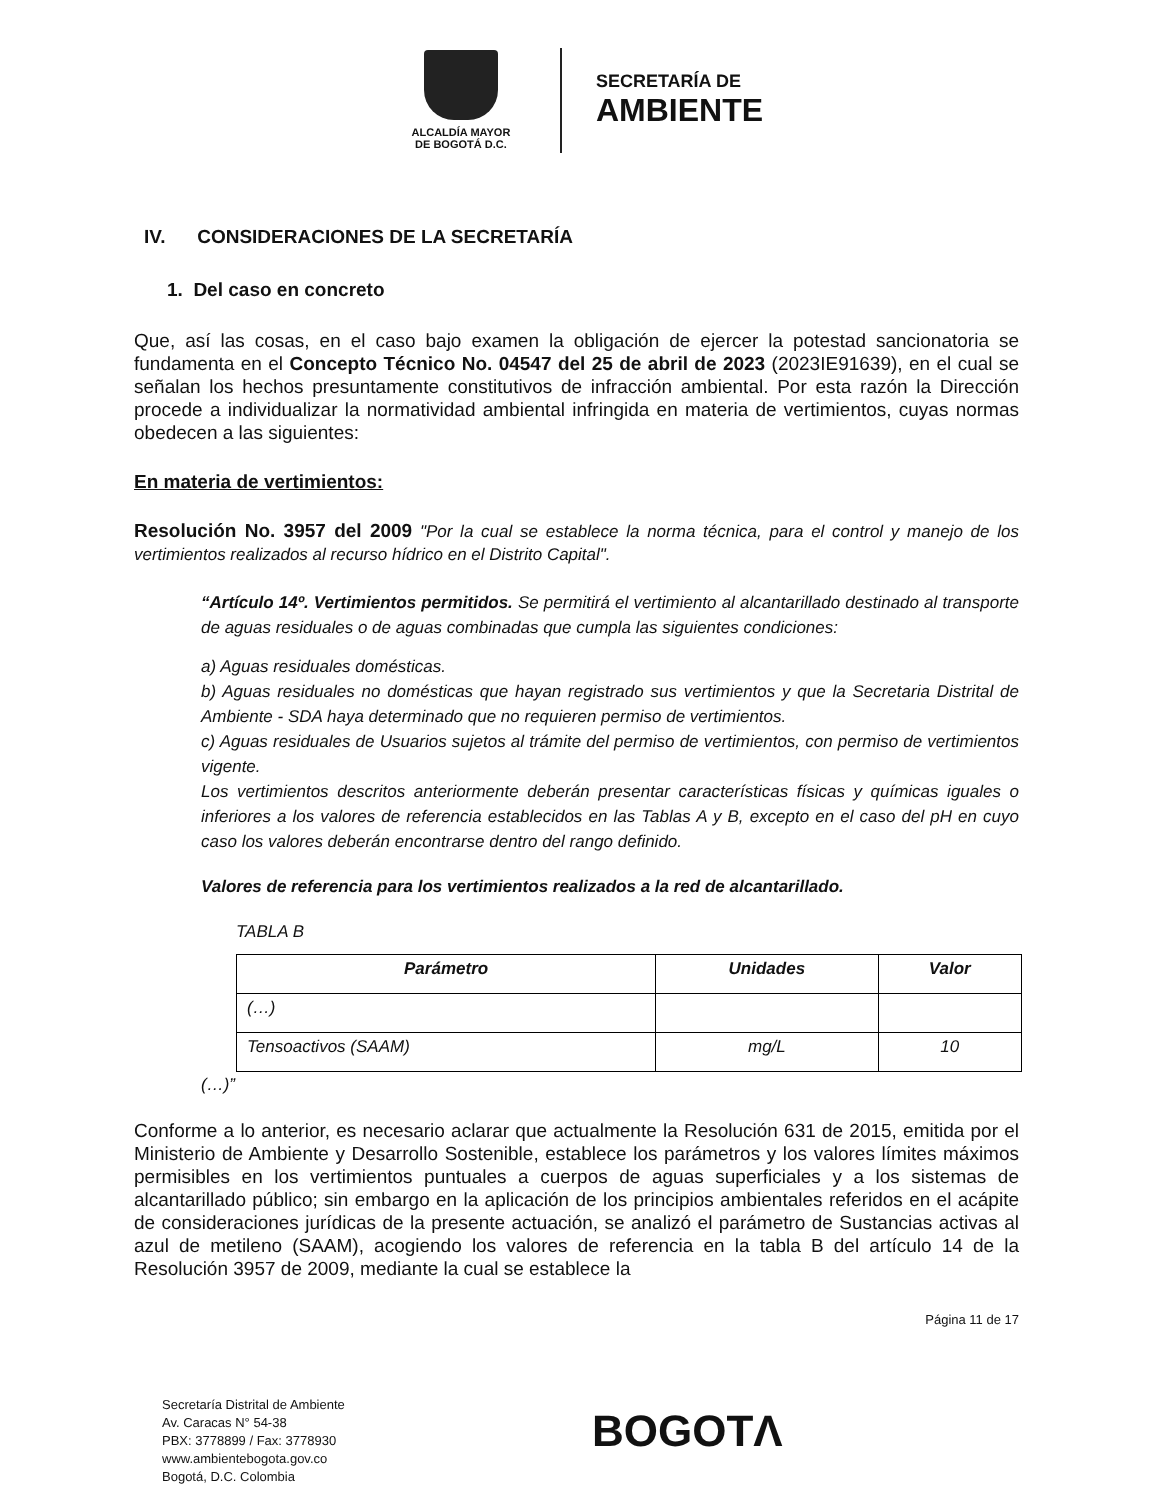ALCALDÍA MAYOR
DE BOGOTÁ D.C.
SECRETARÍA DE
AMBIENTE
IV. CONSIDERACIONES DE LA SECRETARÍA
1. Del caso en concreto
Que, así las cosas, en el caso bajo examen la obligación de ejercer la potestad sancionatoria se fundamenta en el Concepto Técnico No. 04547 del 25 de abril de 2023 (2023IE91639), en el cual se señalan los hechos presuntamente constitutivos de infracción ambiental. Por esta razón la Dirección procede a individualizar la normatividad ambiental infringida en materia de vertimientos, cuyas normas obedecen a las siguientes:
En materia de vertimientos:
Resolución No. 3957 del 2009 "Por la cual se establece la norma técnica, para el control y manejo de los vertimientos realizados al recurso hídrico en el Distrito Capital".
“Artículo 14º. Vertimientos permitidos. Se permitirá el vertimiento al alcantarillado destinado al transporte de aguas residuales o de aguas combinadas que cumpla las siguientes condiciones:
a) Aguas residuales domésticas.
b) Aguas residuales no domésticas que hayan registrado sus vertimientos y que la Secretaria Distrital de Ambiente - SDA haya determinado que no requieren permiso de vertimientos.
c) Aguas residuales de Usuarios sujetos al trámite del permiso de vertimientos, con permiso de vertimientos vigente.
Los vertimientos descritos anteriormente deberán presentar características físicas y químicas iguales o inferiores a los valores de referencia establecidos en las Tablas A y B, excepto en el caso del pH en cuyo caso los valores deberán encontrarse dentro del rango definido.
Valores de referencia para los vertimientos realizados a la red de alcantarillado.
TABLA B
| Parámetro | Unidades | Valor |
| --- | --- | --- |
| (…) | | |
| Tensoactivos (SAAM) | mg/L | 10 |
(…)”
Conforme a lo anterior, es necesario aclarar que actualmente la Resolución 631 de 2015, emitida por el Ministerio de Ambiente y Desarrollo Sostenible, establece los parámetros y los valores límites máximos permisibles en los vertimientos puntuales a cuerpos de aguas superficiales y a los sistemas de alcantarillado público; sin embargo en la aplicación de los principios ambientales referidos en el acápite de consideraciones jurídicas de la presente actuación, se analizó el parámetro de Sustancias activas al azul de metileno (SAAM), acogiendo los valores de referencia en la tabla B del artículo 14 de la Resolución 3957 de 2009, mediante la cual se establece la
Página 11 de 17
Secretaría Distrital de Ambiente
Av. Caracas N° 54-38
PBX: 3778899 / Fax: 3778930
www.ambientebogota.gov.co
Bogotá, D.C. Colombia
BOGOTΛ